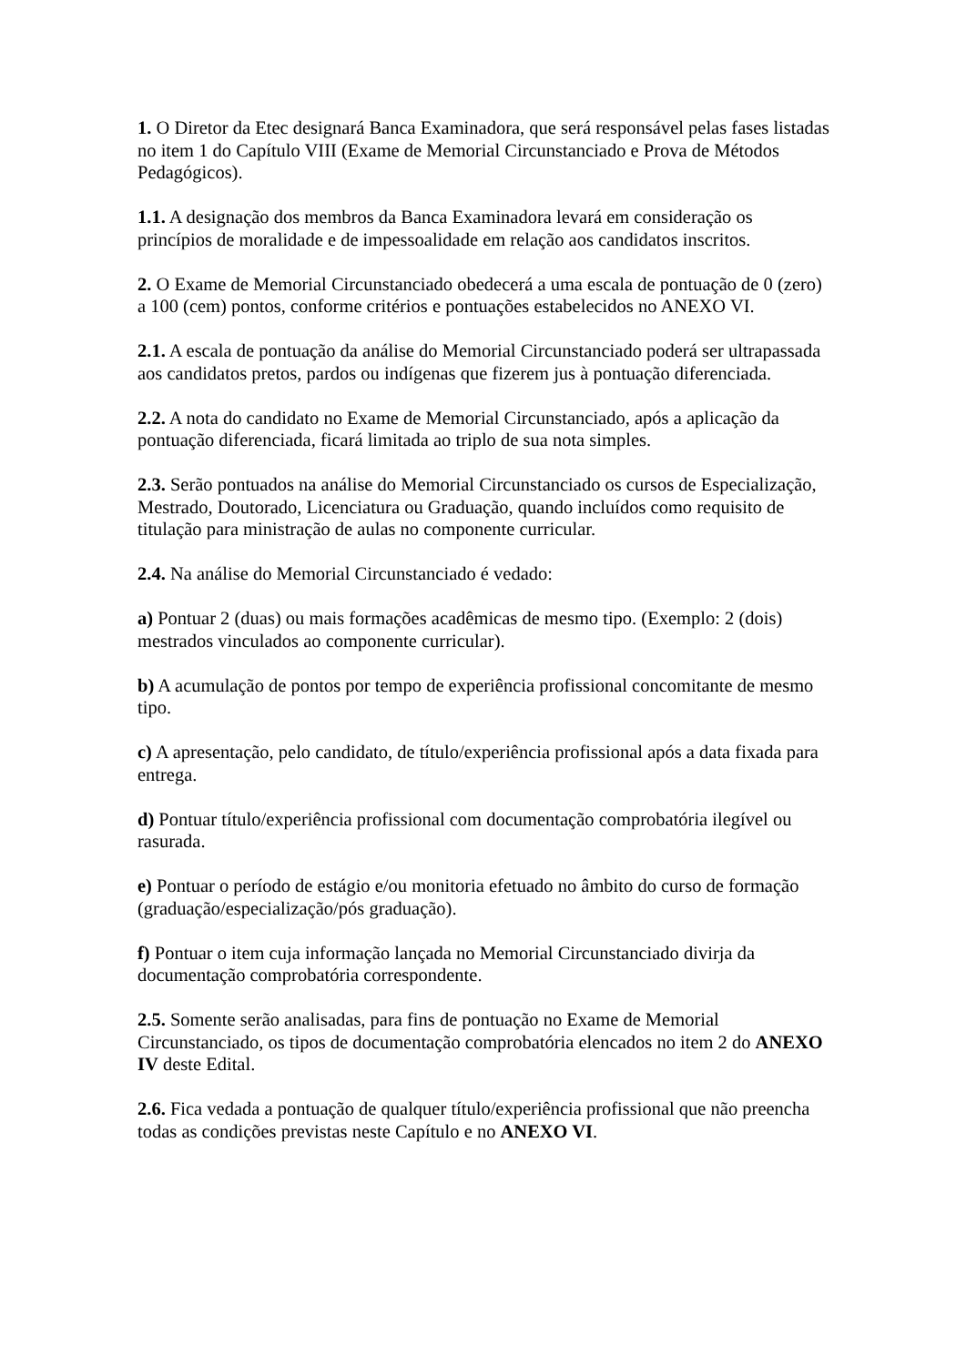1. O Diretor da Etec designará Banca Examinadora, que será responsável pelas fases listadas no item 1 do Capítulo VIII (Exame de Memorial Circunstanciado e Prova de Métodos Pedagógicos).
1.1. A designação dos membros da Banca Examinadora levará em consideração os princípios de moralidade e de impessoalidade em relação aos candidatos inscritos.
2. O Exame de Memorial Circunstanciado obedecerá a uma escala de pontuação de 0 (zero) a 100 (cem) pontos, conforme critérios e pontuações estabelecidos no ANEXO VI.
2.1. A escala de pontuação da análise do Memorial Circunstanciado poderá ser ultrapassada aos candidatos pretos, pardos ou indígenas que fizerem jus à pontuação diferenciada.
2.2. A nota do candidato no Exame de Memorial Circunstanciado, após a aplicação da pontuação diferenciada, ficará limitada ao triplo de sua nota simples.
2.3. Serão pontuados na análise do Memorial Circunstanciado os cursos de Especialização, Mestrado, Doutorado, Licenciatura ou Graduação, quando incluídos como requisito de titulação para ministração de aulas no componente curricular.
2.4. Na análise do Memorial Circunstanciado é vedado:
a) Pontuar 2 (duas) ou mais formações acadêmicas de mesmo tipo. (Exemplo: 2 (dois) mestrados vinculados ao componente curricular).
b) A acumulação de pontos por tempo de experiência profissional concomitante de mesmo tipo.
c) A apresentação, pelo candidato, de título/experiência profissional após a data fixada para entrega.
d) Pontuar título/experiência profissional com documentação comprobatória ilegível ou rasurada.
e) Pontuar o período de estágio e/ou monitoria efetuado no âmbito do curso de formação (graduação/especialização/pós graduação).
f) Pontuar o item cuja informação lançada no Memorial Circunstanciado divirja da documentação comprobatória correspondente.
2.5. Somente serão analisadas, para fins de pontuação no Exame de Memorial Circunstanciado, os tipos de documentação comprobatória elencados no item 2 do ANEXO IV deste Edital.
2.6. Fica vedada a pontuação de qualquer título/experiência profissional que não preencha todas as condições previstas neste Capítulo e no ANEXO VI.